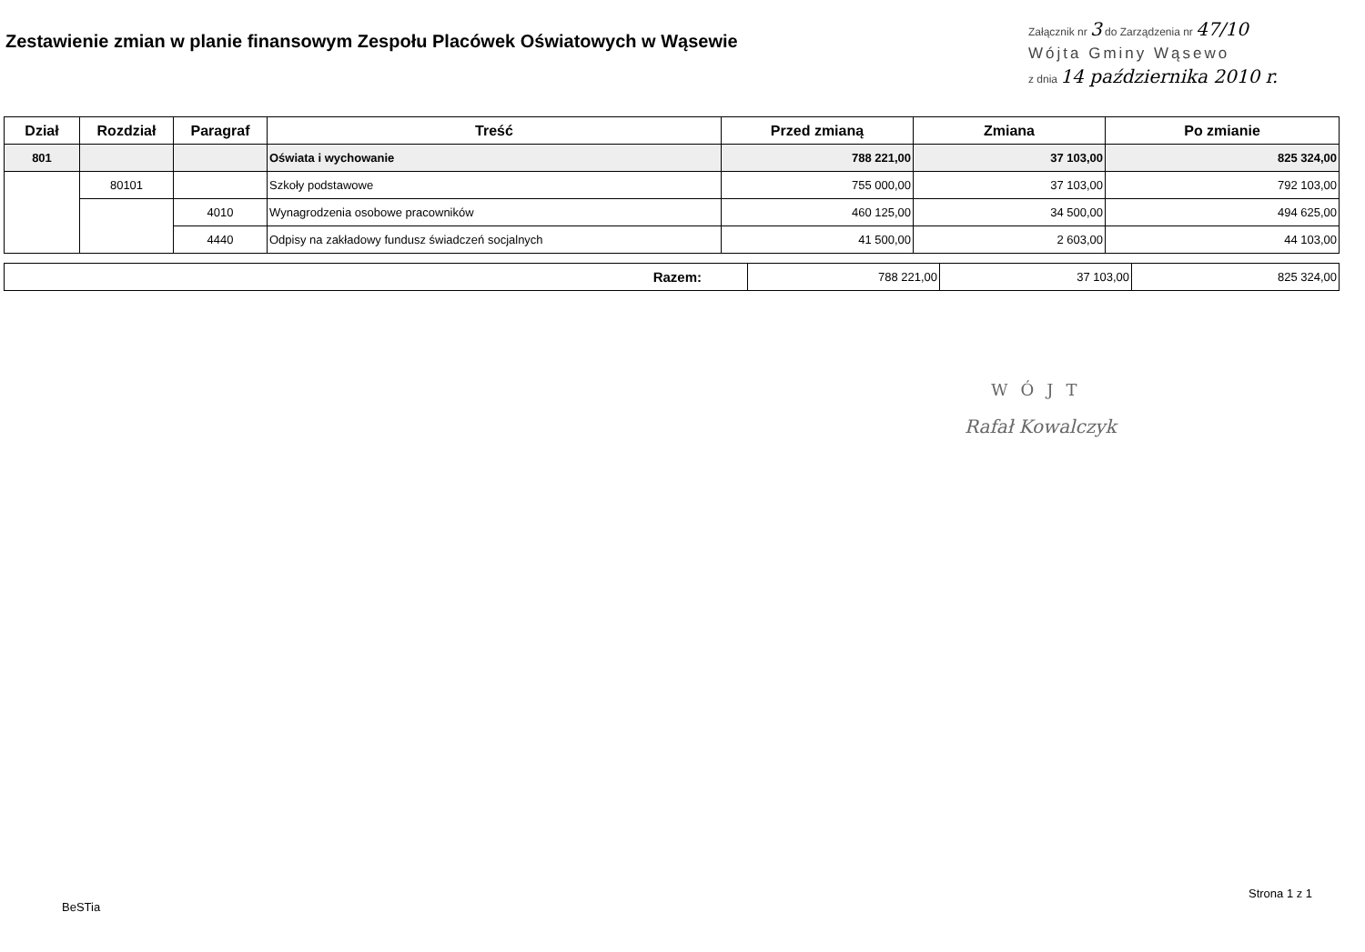Zestawienie zmian w planie finansowym Zespołu Placówek Oświatowych w Wąsewie
Załącznik nr 3 do Zarządzenia nr 47/10
Wójta Gminy Wąsewo
z dnia 14 października 2010 r.
| Dział | Rozdział | Paragraf | Treść | Przed zmianą | Zmiana | Po zmianie |
| --- | --- | --- | --- | --- | --- | --- |
| 801 | | | Oświata i wychowanie | 788 221,00 | 37 103,00 | 825 324,00 |
| | 80101 | | Szkoły podstawowe | 755 000,00 | 37 103,00 | 792 103,00 |
| | | 4010 | Wynagrodzenia osobowe pracowników | 460 125,00 | 34 500,00 | 494 625,00 |
| | | 4440 | Odpisy na zakładowy fundusz świadczeń socjalnych | 41 500,00 | 2 603,00 | 44 103,00 |
| Razem: | 788 221,00 | 37 103,00 | 825 324,00 |
WÓJT
Rafał Kowalczyk
BeSTia
Strona 1 z 1